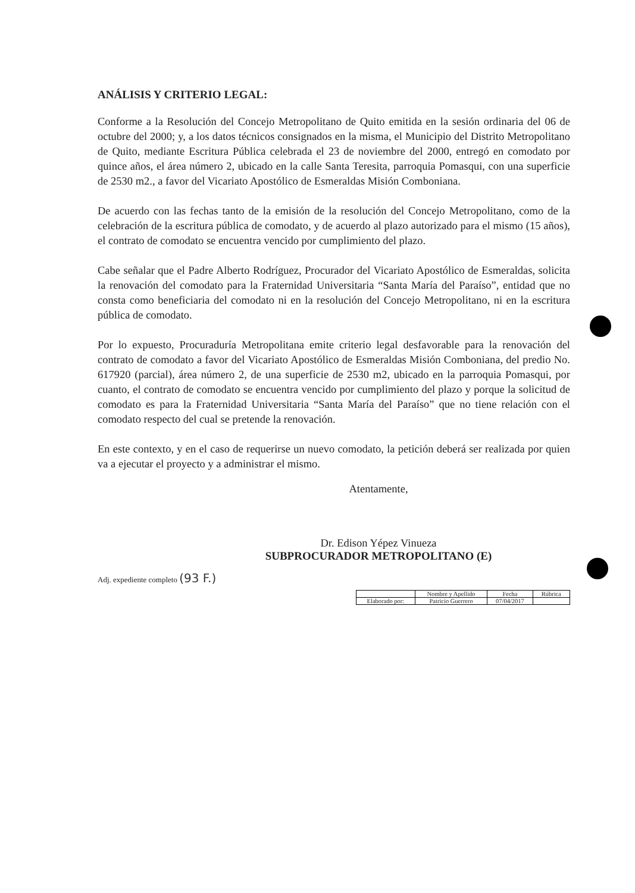ANÁLISIS Y CRITERIO LEGAL:
Conforme a la Resolución del Concejo Metropolitano de Quito emitida en la sesión ordinaria del 06 de octubre del 2000; y, a los datos técnicos consignados en la misma, el Municipio del Distrito Metropolitano de Quito, mediante Escritura Pública celebrada el 23 de noviembre del 2000, entregó en comodato por quince años, el área número 2, ubicado en la calle Santa Teresita, parroquia Pomasqui, con una superficie de 2530 m2., a favor del Vicariato Apostólico de Esmeraldas Misión Comboniana.
De acuerdo con las fechas tanto de la emisión de la resolución del Concejo Metropolitano, como de la celebración de la escritura pública de comodato, y de acuerdo al plazo autorizado para el mismo (15 años), el contrato de comodato se encuentra vencido por cumplimiento del plazo.
Cabe señalar que el Padre Alberto Rodríguez, Procurador del Vicariato Apostólico de Esmeraldas, solicita la renovación del comodato para la Fraternidad Universitaria “Santa María del Paraíso”, entidad que no consta como beneficiaria del comodato ni en la resolución del Concejo Metropolitano, ni en la escritura pública de comodato.
Por lo expuesto, Procuraduría Metropolitana emite criterio legal desfavorable para la renovación del contrato de comodato a favor del Vicariato Apostólico de Esmeraldas Misión Comboniana, del predio No. 617920 (parcial), área número 2, de una superficie de 2530 m2, ubicado en la parroquia Pomasqui, por cuanto, el contrato de comodato se encuentra vencido por cumplimiento del plazo y porque la solicitud de comodato es para la Fraternidad Universitaria “Santa María del Paraíso” que no tiene relación con el comodato respecto del cual se pretende la renovación.
En este contexto, y en el caso de requerirse un nuevo comodato, la petición deberá ser realizada por quien va a ejecutar el proyecto y a administrar el mismo.
Atentamente,
Dr. Edison Yépez Vinueza
SUBPROCURADOR METROPOLITANO (E)
Adj. expediente completo (93 F.)
| | Nombre y Apellido | Fecha | Rúbrica |
| Elaborado por: | Patricio Guerrero | 07/04/2017 | |